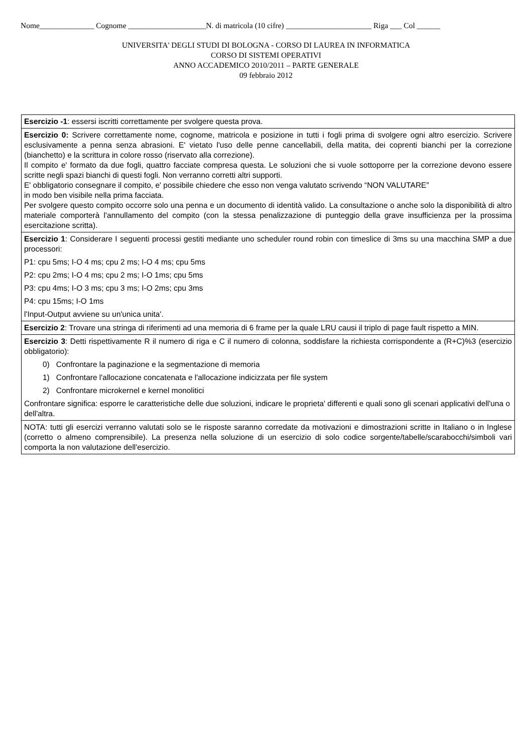Nome______________ Cognome ____________________N. di matricola (10 cifre) ______________________ Riga ___ Col ______
UNIVERSITA' DEGLI STUDI DI BOLOGNA - CORSO DI LAUREA IN INFORMATICA
CORSO DI SISTEMI OPERATIVI
ANNO ACCADEMICO 2010/2011 – PARTE GENERALE
09 febbraio 2012
| Esercizio -1 : essersi iscritti correttamente per svolgere questa prova. |
| Esercizio 0: Scrivere correttamente nome, cognome, matricola e posizione in tutti i fogli prima di svolgere ogni altro esercizio. Scrivere esclusivamente a penna senza abrasioni. E' vietato l'uso delle penne cancellabili, della matita, dei coprenti bianchi per la correzione (bianchetto) e la scrittura in colore rosso (riservato alla correzione). Il compito e' formato da due fogli, quattro facciate compresa questa. Le soluzioni che si vuole sottoporre per la correzione devono essere scritte negli spazi bianchi di questi fogli. Non verranno corretti altri supporti. E' obbligatorio consegnare il compito, e' possibile chiedere che esso non venga valutato scrivendo “NON VALUTARE” in modo ben visibile nella prima facciata. Per svolgere questo compito occorre solo una penna e un documento di identità valido. La consultazione o anche solo la disponibilità di altro materiale comporterà l'annullamento del compito (con la stessa penalizzazione di punteggio della grave insufficienza per la prossima esercitazione scritta). |
| Esercizio 1 : Considerare I seguenti processi gestiti mediante uno scheduler round robin con timeslice di 3ms su una macchina SMP a due processori: P1: cpu 5ms; I-O 4 ms; cpu 2 ms; I-O 4 ms; cpu 5ms P2: cpu 2ms; I-O 4 ms; cpu 2 ms; I-O 1ms; cpu 5ms P3: cpu 4ms; I-O 3 ms; cpu 3 ms; I-O 2ms; cpu 3ms P4: cpu 15ms; I-O 1ms l'Input-Output avviene su un'unica unita'. |
| Esercizio 2 : Trovare una stringa di riferimenti ad una memoria di 6 frame per la quale LRU causi il triplo di page fault rispetto a MIN. |
| Esercizio 3 : Detti rispettivamente R il numero di riga e C il numero di colonna, soddisfare la richiesta corrispondente a (R+C)%3 (esercizio obbligatorio): 0) Confrontare la paginazione e la segmentazione di memoria 1) Confrontare l'allocazione concatenata e l'allocazione indicizzata per file system 2) Confrontare microkernel e kernel monolitici Confrontare significa: esporre le caratteristiche delle due soluzioni, indicare le proprieta' differenti e quali sono gli scenari applicativi dell'una o dell'altra. |
| NOTA: tutti gli esercizi verranno valutati solo se le risposte saranno corredate da motivazioni e dimostrazioni scritte in Italiano o in Inglese (corretto o almeno comprensibile). La presenza nella soluzione di un esercizio di solo codice sorgente/tabelle/scarabocchi/simboli vari comporta la non valutazione dell'esercizio. |